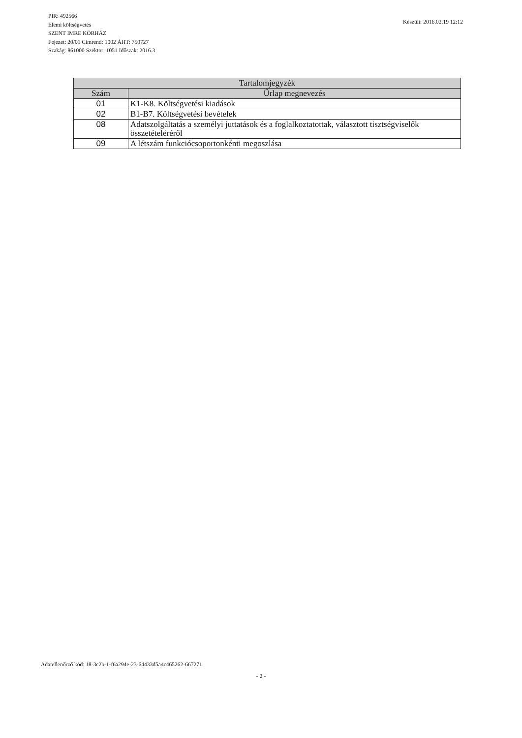PIR: 492566
Elemi költségvetés
SZENT IMRE KÓRHÁZ
Fejezet: 20/01 Címrend: 1002 ÁHT: 750727
Szakág: 861000 Szektor: 1051 Időszak: 2016.3
Készült: 2016.02.19 12:12
| Tartalomjegyzék | |
| --- | --- |
| Szám | Űrlap megnevezés |
| 01 | K1-K8. Költségvetési kiadások |
| 02 | B1-B7. Költségvetési bevételek |
| 08 | Adatszolgáltatás a személyi juttatások és a foglalkoztatottak, választott tisztségviselők összetételéréről |
| 09 | A létszám funkciócsoportonkénti megoszlása |
Adatellenőrző kód: 18-3c2b-1-f6a294e-23-64433d5a4c465262-667271
- 2 -